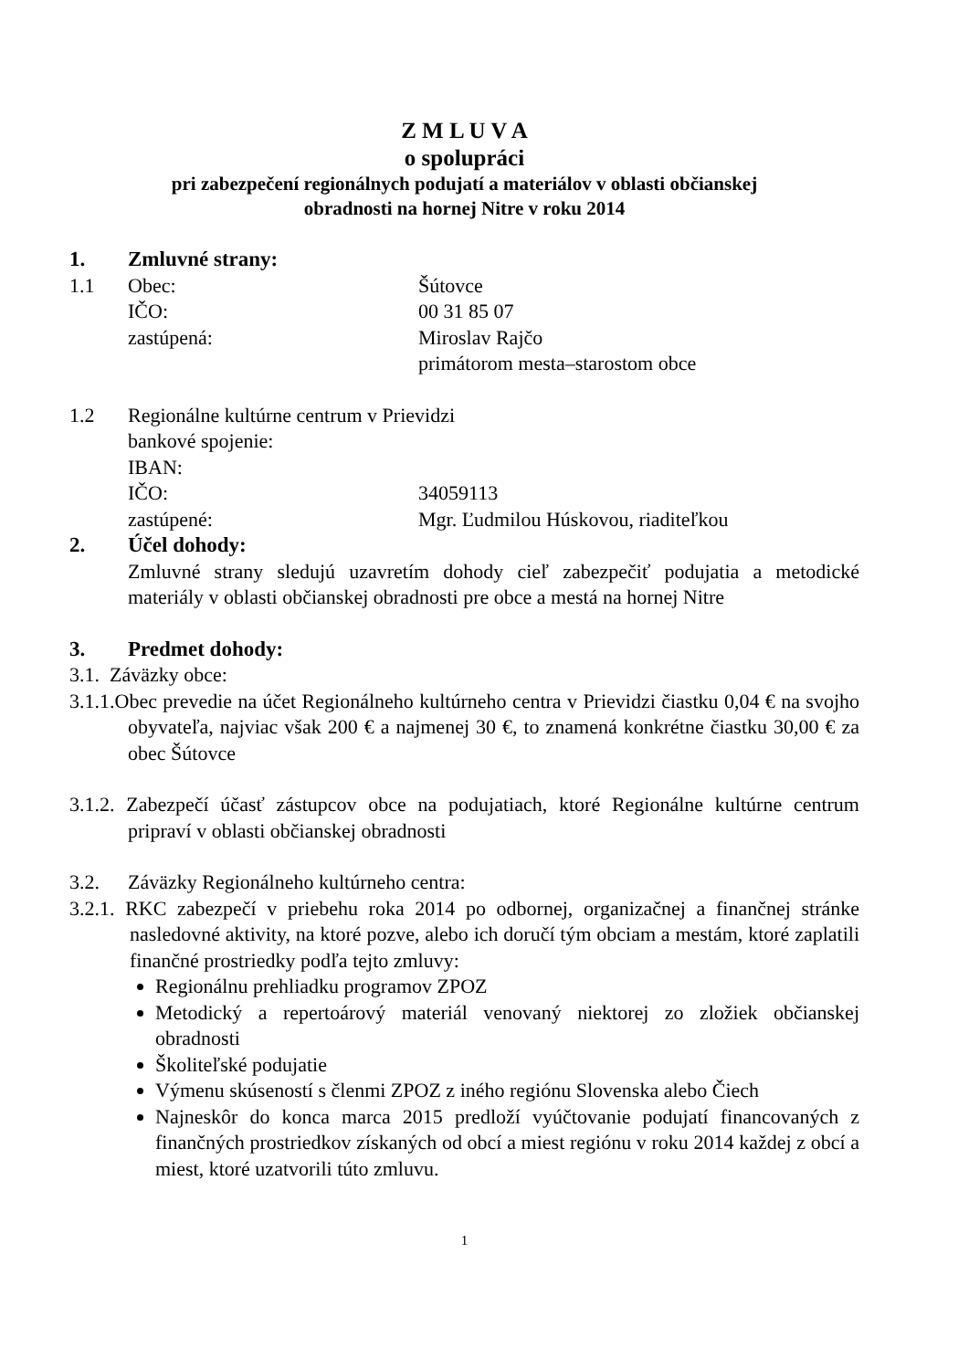Z M L U V A
o spolupráci
pri zabezpečení regionálnych podujatí a materiálov v oblasti občianskej
obradnosti na hornej Nitre v roku 2014
1. Zmluvné strany:
1.1 Obec: Šútovce
IČO: 00 31 85 07
zastúpená: Miroslav Rajčo
primátorom mesta–starostom obce
1.2 Regionálne kultúrne centrum v Prievidzi
bankové spojenie:
IBAN:
IČO: 34059113
zastúpené: Mgr. Ľudmilou Húskovou, riaditeľkou
2. Účel dohody:
Zmluvné strany sledujú uzavretím dohody cieľ zabezpečiť podujatia a metodické materiály v oblasti občianskej obradnosti pre obce a mestá na hornej Nitre
3. Predmet dohody:
3.1. Záväzky obce:
3.1.1.Obec prevedie na účet Regionálneho kultúrneho centra v Prievidzi čiastku 0,04 € na svojho obyvateľa, najviac však 200 € a najmenej 30 €, to znamená konkrétne čiastku 30,00 € za obec Šútovce
3.1.2. Zabezpečí účasť zástupcov obce na podujatiach, ktoré Regionálne kultúrne centrum pripraví v oblasti občianskej obradnosti
3.2. Záväzky Regionálneho kultúrneho centra:
3.2.1. RKC zabezpečí v priebehu roka 2014 po odbornej, organizačnej a finančnej stránke nasledovné aktivity, na ktoré pozve, alebo ich doručí tým obciam a mestám, ktoré zaplatili finančné prostriedky podľa tejto zmluvy:
Regionálnu prehliadku programov ZPOZ
Metodický a repertoárový materiál venovaný niektorej zo zložiek občianskej obradnosti
Školiteľské podujatie
Výmenu skúseností s členmi ZPOZ z iného regiónu Slovenska alebo Čiech
Najneskôr do konca marca 2015 predloží vyúčtovanie podujatí financovaných z finančných prostriedkov získaných od obcí a miest regiónu v roku 2014 každej z obcí a miest, ktoré uzatvorili túto zmluvu.
1